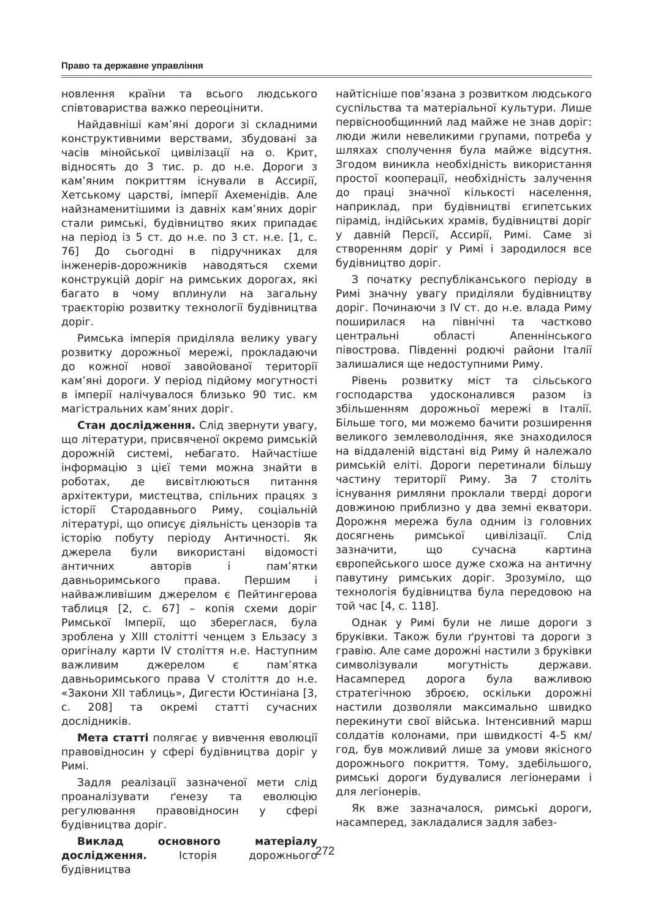Право та державне управління
новлення країни та всього людського співтовариства важко переоцінити.
Найдавніші кам’яні дороги зі складними конструктивними верствами, збудовані за часів мінойської цивілізації на о. Крит, відносять до 3 тис. р. до н.е. Дороги з кам’яним покриттям існували в Ассирії, Хетському царстві, імперії Ахеменідів. Але найзнаменитішими із давніх кам’яних доріг стали римські, будівництво яких припадає на період із 5 ст. до н.е. по 3 ст. н.е. [1, с. 76] До сьогодні в підручниках для інженерів-дорожників наводяться схеми конструкцій доріг на римських дорогах, які багато в чому вплинули на загальну траєкторію розвитку технології будівництва доріг.
Римська імперія приділяла велику увагу розвитку дорожньої мережі, прокладаючи до кожної нової завойованої території кам’яні дороги. У період підйому могутності в імперії налічувалося близько 90 тис. км магістральних кам’яних доріг.
Стан дослідження. Слід звернути увагу, що літератури, присвяченої окремо римській дорожній системі, небагато. Найчастіше інформацію з цієї теми можна знайти в роботах, де висвітлюються питання архітектури, мистецтва, спільних працях з історії Стародавнього Риму, соціальній літературі, що описує діяльність цензорів та історію побуту періоду Античності. Як джерела були використані відомості античних авторів і пам’ятки давньоримського права. Першим і найважливішим джерелом є Пейтингерова таблиця [2, с. 67] – копія схеми доріг Римської Імперії, що збереглася, була зроблена у XIII столітті ченцем з Ельзасу з оригіналу карти IV століття н.е. Наступним важливим джерелом є пам’ятка давньоримського права V століття до н.е. «Закони XII таблиць», Дигести Юстиніана [3, с. 208] та окремі статті сучасних дослідників.
Мета статті полягає у вивчення еволюції правовідносин у сфері будівництва доріг у Римі.
Задля реалізації зазначеної мети слід проаналізувати ґенезу та еволюцію регулювання правовідносин у сфері будівництва доріг.
Виклад основного матеріалу дослідження. Історія дорожнього будівництва
найтісніше пов’язана з розвитком людського суспільства та матеріальної культури. Лише первіснообщинний лад майже не знав доріг: люди жили невеликими групами, потреба у шляхах сполучення була майже відсутня. Згодом виникла необхідність використання простої кооперації, необхідність залучення до праці значної кількості населення, наприклад, при будівництві єгипетських пірамід, індійських храмів, будівництві доріг у давній Персії, Ассирії, Римі. Саме зі створенням доріг у Римі і зародилося все будівництво доріг.
З початку республіканського періоду в Римі значну увагу приділяли будівництву доріг. Починаючи з IV ст. до н.е. влада Риму поширилася на північні та частково центральні області Апеннінського півострова. Південні родючі райони Італії залишалися ще недоступними Риму.
Рівень розвитку міст та сільського господарства удосконалився разом із збільшенням дорожньої мережі в Італії. Більше того, ми можемо бачити розширення великого землеволодіння, яке знаходилося на віддаленій відстані від Риму й належало римській еліті. Дороги перетинали більшу частину території Риму. За 7 століть існування римляни проклали тверді дороги довжиною приблизно у два земні екватори. Дорожня мережа була одним із головних досягнень римської цивілізації. Слід зазначити, що сучасна картина європейського шосе дуже схожа на античну павутину римських доріг. Зрозуміло, що технологія будівництва була передовою на той час [4, с. 118].
Однак у Римі були не лише дороги з бруківки. Також були ґрунтові та дороги з гравію. Але саме дорожні настили з бруківки символізували могутність держави. Насамперед дорога була важливою стратегічною зброєю, оскільки дорожні настили дозволяли максимально швидко перекинути свої війська. Інтенсивний марш солдатів колонами, при швидкості 4-5 км/год, був можливий лише за умови якісного дорожнього покриття. Тому, здебільшого, римські дороги будувалися легіонерами і для легіонерів.
Як вже зазначалося, римські дороги, насамперед, закладалися задля забез-
272